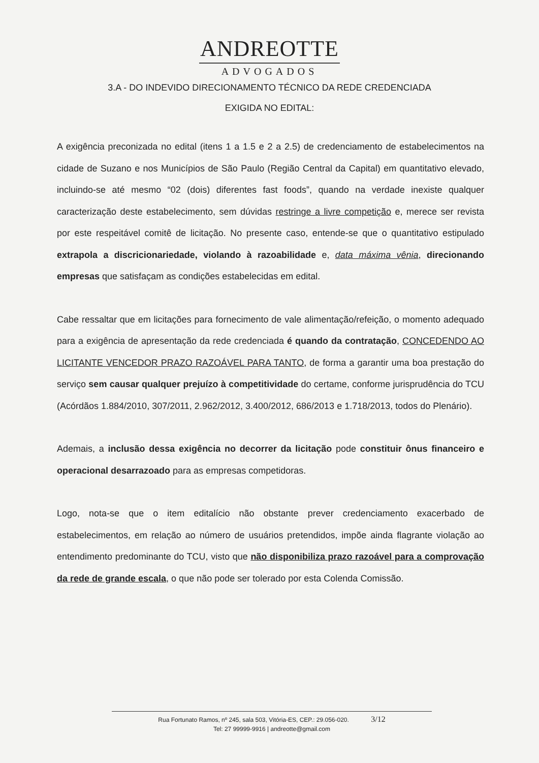ANDREOTTE
ADVOGADOS
3.A - DO INDEVIDO DIRECIONAMENTO TÉCNICO DA REDE CREDENCIADA
EXIGIDA NO EDITAL:
A exigência preconizada no edital (itens 1 a 1.5 e 2 a 2.5) de credenciamento de estabelecimentos na cidade de Suzano e nos Municípios de São Paulo (Região Central da Capital) em quantitativo elevado, incluindo-se até mesmo “02 (dois) diferentes fast foods”, quando na verdade inexiste qualquer caracterização deste estabelecimento, sem dúvidas restringe a livre competição e, merece ser revista por este respeitável comitê de licitação. No presente caso, entende-se que o quantitativo estipulado extrapola a discricionariedade, violando à razoabilidade e, data máxima vênia, direcionando empresas que satisfaçam as condições estabelecidas em edital.
Cabe ressaltar que em licitações para fornecimento de vale alimentação/refeição, o momento adequado para a exigência de apresentação da rede credenciada é quando da contratação, CONCEDENDO AO LICITANTE VENCEDOR PRAZO RAZOÁVEL PARA TANTO, de forma a garantir uma boa prestação do serviço sem causar qualquer prejuízo à competitividade do certame, conforme jurisprudência do TCU (Acórdãos 1.884/2010, 307/2011, 2.962/2012, 3.400/2012, 686/2013 e 1.718/2013, todos do Plenário).
Ademais, a inclusão dessa exigência no decorrer da licitação pode constituir ônus financeiro e operacional desarrazoado para as empresas competidoras.
Logo, nota-se que o item editalício não obstante prever credenciamento exacerbado de estabelecimentos, em relação ao número de usuários pretendidos, impõe ainda flagrante violação ao entendimento predominante do TCU, visto que não disponibiliza prazo razoável para a comprovação da rede de grande escala, o que não pode ser tolerado por esta Colenda Comissão.
Rua Fortunato Ramos, nº 245, sala 503, Vitória-ES, CEP.: 29.056-020. 3/12
Tel: 27 99999-9916 | andreotte@gmail.com